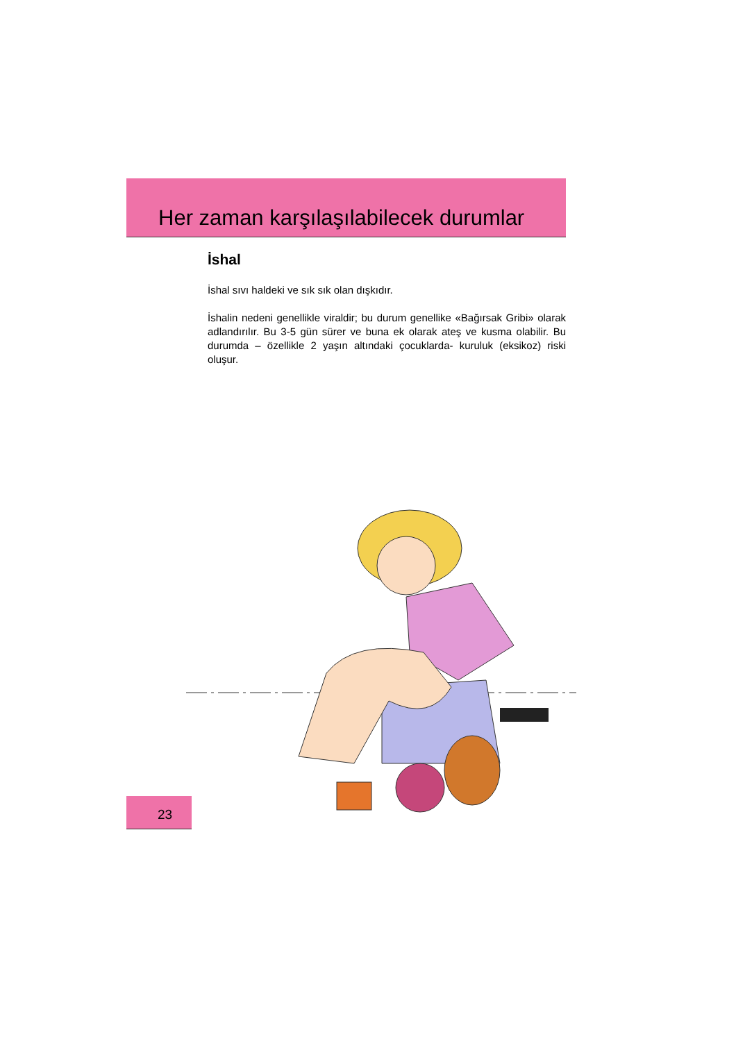Her zaman karşılaşılabilecek durumlar
İshal
İshal sıvı haldeki ve sık sık olan dışkıdır.
İshalin nedeni genellikle viraldir; bu durum genellike «Bağırsak Gribi» olarak adlandırılır. Bu 3-5 gün sürer ve buna ek olarak ateş ve kusma olabilir. Bu durumda – özellikle 2 yaşın altındaki çocuklarda- kuruluk (eksikoz) riski oluşur.
23